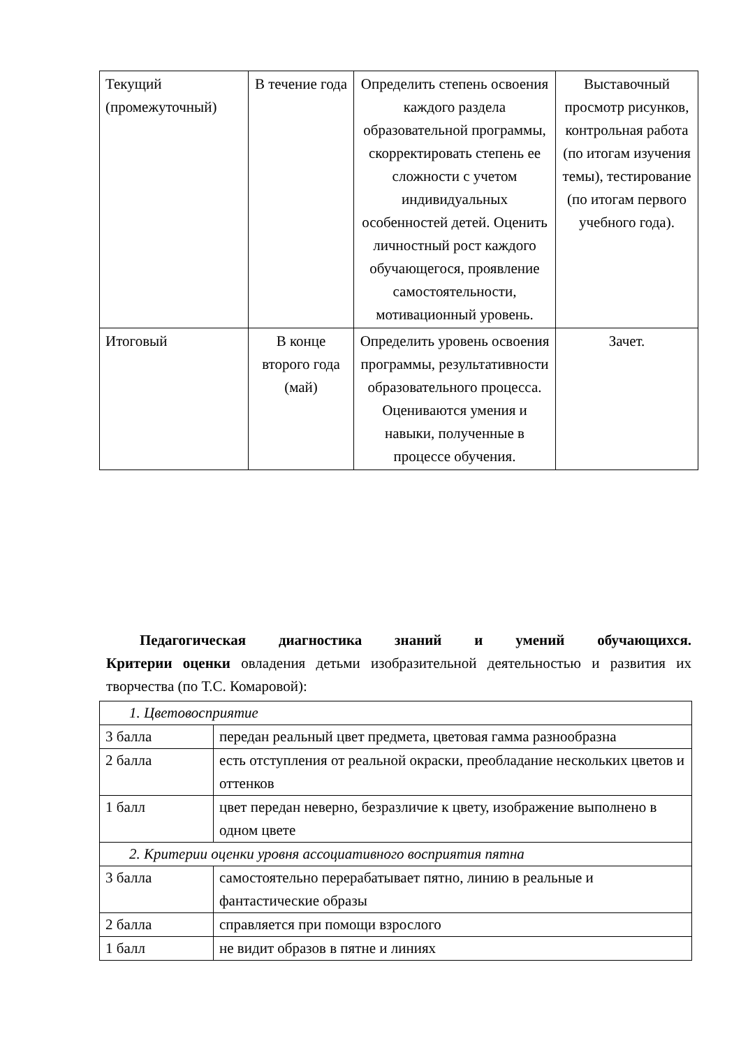| Текущий (промежуточный) | В течение года | Определить степень освоения каждого раздела образовательной программы, скорректировать степень ее сложности с учетом индивидуальных особенностей детей. Оценить личностный рост каждого обучающегося, проявление самостоятельности, мотивационный уровень. | Выставочный просмотр рисунков, контрольная работа (по итогам изучения темы), тестирование (по итогам первого учебного года). |
| Итоговый | В конце второго года (май) | Определить уровень освоения программы, результативности образовательного процесса. Оцениваются умения и навыки, полученные в процессе обучения. | Зачет. |
Педагогическая диагностика знаний и умений обучающихся.
Критерии оценки овладения детьми изобразительной деятельностью и развития их творчества (по Т.С. Комаровой):
| 1. Цветовосприятие | |
| 3 балла | передан реальный цвет предмета, цветовая гамма разнообразна |
| 2 балла | есть отступления от реальной окраски, преобладание нескольких цветов и оттенков |
| 1 балл | цвет передан неверно, безразличие к цвету, изображение выполнено в одном цвете |
| 2. Критерии оценки уровня ассоциативного восприятия пятна | |
| 3 балла | самостоятельно перерабатывает пятно, линию в реальные и фантастические образы |
| 2 балла | справляется при помощи взрослого |
| 1 балл | не видит образов в пятне и линиях |